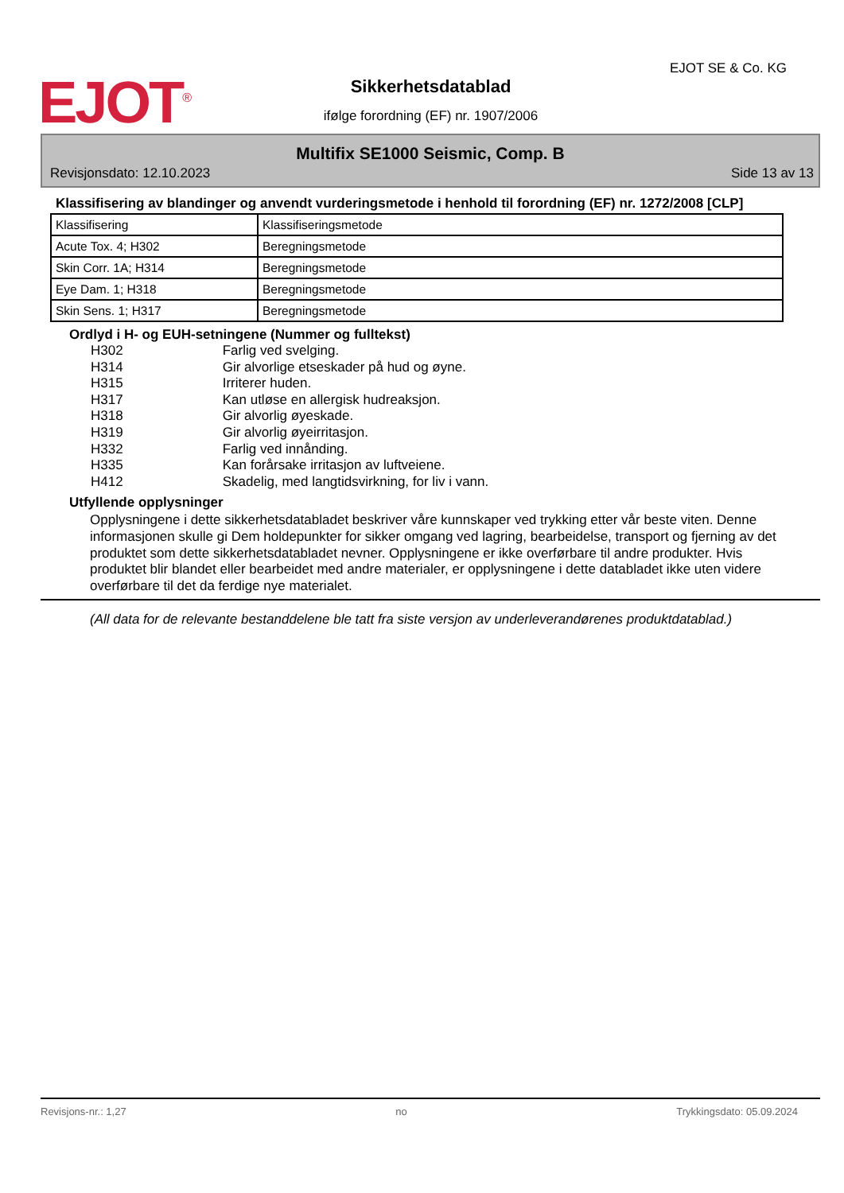EJOT<sup>®</sup>
Sikkerhetsdatablad
EJOT SE & Co. KG
ifølge forordning (EF) nr. 1907/2006
Multifix SE1000 Seismic, Comp. B
Revisjonsdato: 12.10.2023 Side 13 av 13
Klassifisering av blandinger og anvendt vurderingsmetode i henhold til forordning (EF) nr. 1272/2008 [CLP]
| Klassifisering | Klassifiseringsmetode |
| Acute Tox. 4; H302 | Beregningsmetode |
| Skin Corr. 1A; H314 | Beregningsmetode |
| Eye Dam. 1; H318 | Beregningsmetode |
| Skin Sens. 1; H317 | Beregningsmetode |
Ordlyd i H- og EUH-setningene (Nummer og fulltekst)
H302 Farlig ved svelging.
H314 Gir alvorlige etseskader på hud og øyne.
H315 Irriterer huden.
H317 Kan utløse en allergisk hudreaksjon.
H318 Gir alvorlig øyeskade.
H319 Gir alvorlig øyeirritasjon.
H332 Farlig ved innånding.
H335 Kan forårsake irritasjon av luftveiene.
H412 Skadelig, med langtidsvirkning, for liv i vann.
Utfyllende opplysninger
Opplysningene i dette sikkerhetsdatabladet beskriver våre kunnskaper ved trykking etter vår beste viten. Denne informasjonen skulle gi Dem holdepunkter for sikker omgang ved lagring, bearbeidelse, transport og fjerning av det produktet som dette sikkerhetsdatabladet nevner. Opplysningene er ikke overførbare til andre produkter. Hvis produktet blir blandet eller bearbeidet med andre materialer, er opplysningene i dette databladet ikke uten videre overførbare til det da ferdige nye materialet.
(All data for de relevante bestanddelene ble tatt fra siste versjon av underleverandørenes produktdatablad.)
Revisjons-nr.: 1,27 no Trykkingsdato: 05.09.2024